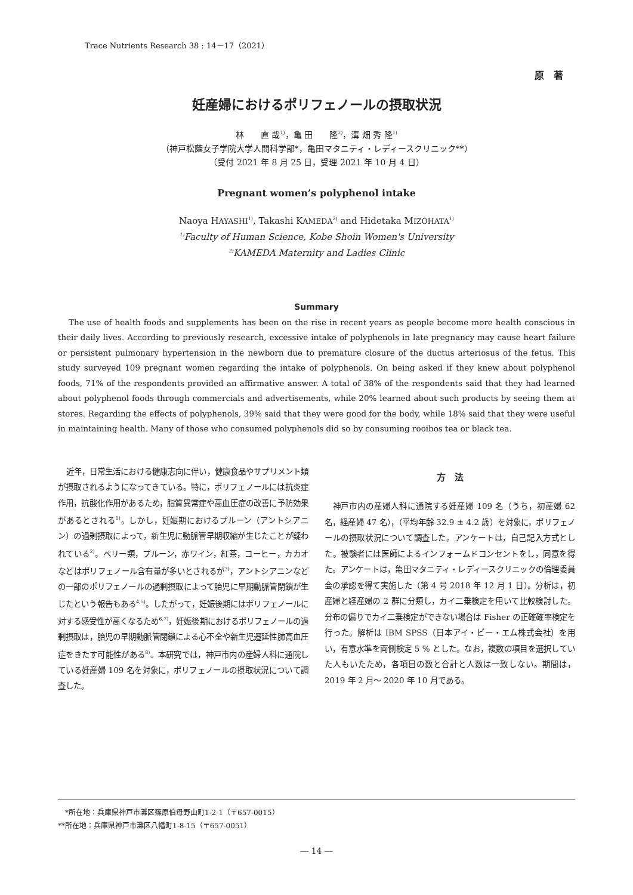Trace Nutrients Research 38 : 14－17（2021）
原　著
妊産婦におけるポリフェノールの摂取状況
林　　直 哉<sup>1)</sup>，亀 田　　隆<sup>2)</sup>，溝 畑 秀 隆<sup>1)</sup>
（神戸松蔭女子学院大学人間科学部*，亀田マタニティ・レディースクリニック**）
（受付 2021 年 8 月 25 日，受理 2021 年 10 月 4 日）
Pregnant women’s polyphenol intake
Naoya HAYASHI<sup>1)</sup>, Takashi KAMEDA<sup>2)</sup> and Hidetaka MIZOHATA<sup>1)</sup>
<sup>1)</sup> Faculty of Human Science, Kobe Shoin Women's University
<sup>2)</sup> KAMEDA Maternity and Ladies Clinic
Summary
The use of health foods and supplements has been on the rise in recent years as people become more health conscious in their daily lives. According to previously research, excessive intake of polyphenols in late pregnancy may cause heart failure or persistent pulmonary hypertension in the newborn due to premature closure of the ductus arteriosus of the fetus. This study surveyed 109 pregnant women regarding the intake of polyphenols. On being asked if they knew about polyphenol foods, 71% of the respondents provided an affirmative answer. A total of 38% of the respondents said that they had learned about polyphenol foods through commercials and advertisements, while 20% learned about such products by seeing them at stores. Regarding the effects of polyphenols, 39% said that they were good for the body, while 18% said that they were useful in maintaining health. Many of those who consumed polyphenols did so by consuming rooibos tea or black tea.
近年，日常生活における健康志向に伴い，健康食品やサプリメント類が摂取されるようになってきている。特に，ポリフェノールには抗炎症作用，抗酸化作用があるため，脂質異常症や高血圧症の改善に予防効果があるとされる<sup>1)</sup>。しかし，妊娠期におけるプルーン（アントシアニン）の過剰摂取によって，新生児に動脈管早期収縮が生じたことが疑われている<sup>2)</sup>。ベリー類，プルーン，赤ワイン，紅茶，コーヒー，カカオなどはポリフェノール含有量が多いとされるが<sup>3)</sup>，アントシアニンなどの一部のポリフェノールの過剰摂取によって胎児に早期動脈管閉鎖が生じたという報告もある<sup>4,5)</sup>。したがって，妊娠後期にはポリフェノールに対する感受性が高くなるため<sup>6,7)</sup>，妊娠後期におけるポリフェノールの過剰摂取は，胎児の早期動脈管閉鎖による心不全や新生児遷延性肺高血圧症をきたす可能性がある<sup>8)</sup>。本研究では，神戸市内の産婦人科に通院している妊産婦 109 名を対象に，ポリフェノールの摂取状況について調査した。
方　法
神戸市内の産婦人科に通院する妊産婦 109 名（うち，初産婦 62 名，経産婦 47 名），（平均年齢 32.9 ± 4.2 歳）を対象に，ポリフェノールの摂取状況について調査した。アンケートは，自己記入方式とした。被験者には医師によるインフォームドコンセントをし，同意を得た。アンケートは，亀田マタニティ・レディースクリニックの倫理委員会の承認を得て実施した（第 4 号 2018 年 12 月 1 日）。分析は，初産婦と経産婦の 2 群に分類し，カイ二乗検定を用いて比較検討した。分布の偏りでカイ二乗検定ができない場合は Fisher の正確確率検定を行った。解析は IBM SPSS（日本アイ・ビー・エム株式会社）を用い，有意水準を両側検定 5 % とした。なお，複数の項目を選択していた人もいたため，各項目の数と合計と人数は一致しない。期間は，2019 年 2 月～ 2020 年 10 月である。
　*所在地：兵庫県神戸市灘区篠原伯母野山町1-2-1（〒657-0015）
**所在地：兵庫県神戸市灘区八幡町1-8-15（〒657-0051）
― 14 ―